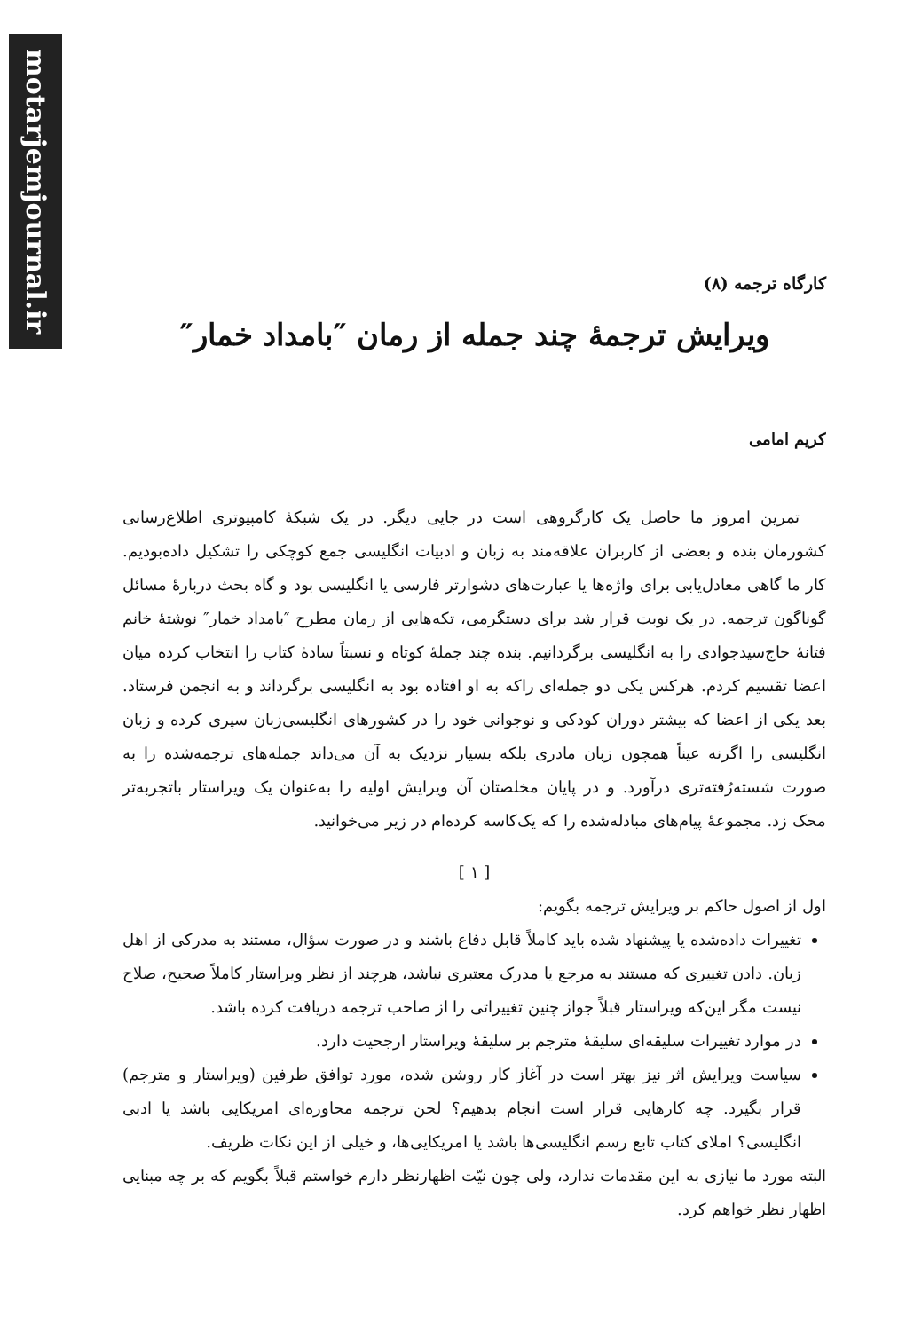motarjemjournal.ir
کارگاه ترجمه (۸)
ویرایش ترجمهٔ چند جمله از رمان ″بامداد خمار″
کریم امامی
تمرین امروز ما حاصل یک کارگروهی است در جایی دیگر. در یک شبکهٔ کامپیوتری اطلاع‌رسانی کشورمان بنده و بعضی از کاربران علاقه‌مند به زبان و ادبیات انگلیسی جمع کوچکی را تشکیل داده‌بودیم. کار ما گاهی معادل‌یابی برای واژه‌ها یا عبارت‌های دشوارتر فارسی یا انگلیسی بود و گاه بحث دربارهٔ مسائل گوناگون ترجمه. در یک نوبت قرار شد برای دستگرمی، تکه‌هایی از رمان مطرح ″بامداد خمار″ نوشتهٔ خانم فتانهٔ حاج‌سیدجوادی را به انگلیسی برگردانیم. بنده چند جملهٔ کوتاه و نسبتاً سادهٔ کتاب را انتخاب کرده میان اعضا تقسیم کردم. هرکس یکی دو جمله‌ای راکه به او افتاده بود به انگلیسی برگرداند و به انجمن فرستاد. بعد یکی از اعضا که بیشتر دوران کودکی و نوجوانی خود را در کشورهای انگلیسی‌زبان سپری کرده و زبان انگلیسی را اگرنه عیناً همچون زبان مادری بلکه بسیار نزدیک به آن می‌داند جمله‌های ترجمه‌شده را به صورت شسته‌رُفته‌تری درآورد. و در پایان مخلصتان آن ویرایش اولیه را به‌عنوان یک ویراستار باتجربه‌تر محک زد. مجموعهٔ پیام‌های مبادله‌شده را که یک‌کاسه کرده‌ام در زیر می‌خوانید.
[ ۱ ]
اول از اصول حاکم بر ویرایش ترجمه بگویم:
تغییرات داده‌شده یا پیشنهاد شده باید کاملاً قابل دفاع باشند و در صورت سؤال، مستند به مدرکی از اهل زبان. دادن تغییری که مستند به مرجع یا مدرک معتبری نباشد، هرچند از نظر ویراستار کاملاً صحیح، صلاح نیست مگر این‌که ویراستار قبلاً جواز چنین تغییراتی را از صاحب ترجمه دریافت کرده باشد.
در موارد تغییرات سلیقه‌ای سلیقهٔ مترجم بر سلیقهٔ ویراستار ارجحیت دارد.
سیاست ویرایش اثر نیز بهتر است در آغاز کار روشن شده، مورد توافق طرفین (ویراستار و مترجم) قرار بگیرد. چه کارهایی قرار است انجام بدهیم؟ لحن ترجمه محاوره‌ای امریکایی باشد یا ادبی انگلیسی؟ املای کتاب تابع رسم انگلیسی‌ها باشد یا امریکایی‌ها، و خیلی از این نکات ظریف.
البته مورد ما نیازی به این مقدمات ندارد، ولی چون نیّت اظهارنظر دارم خواستم قبلاً بگویم که بر چه مبنایی اظهار نظر خواهم کرد.